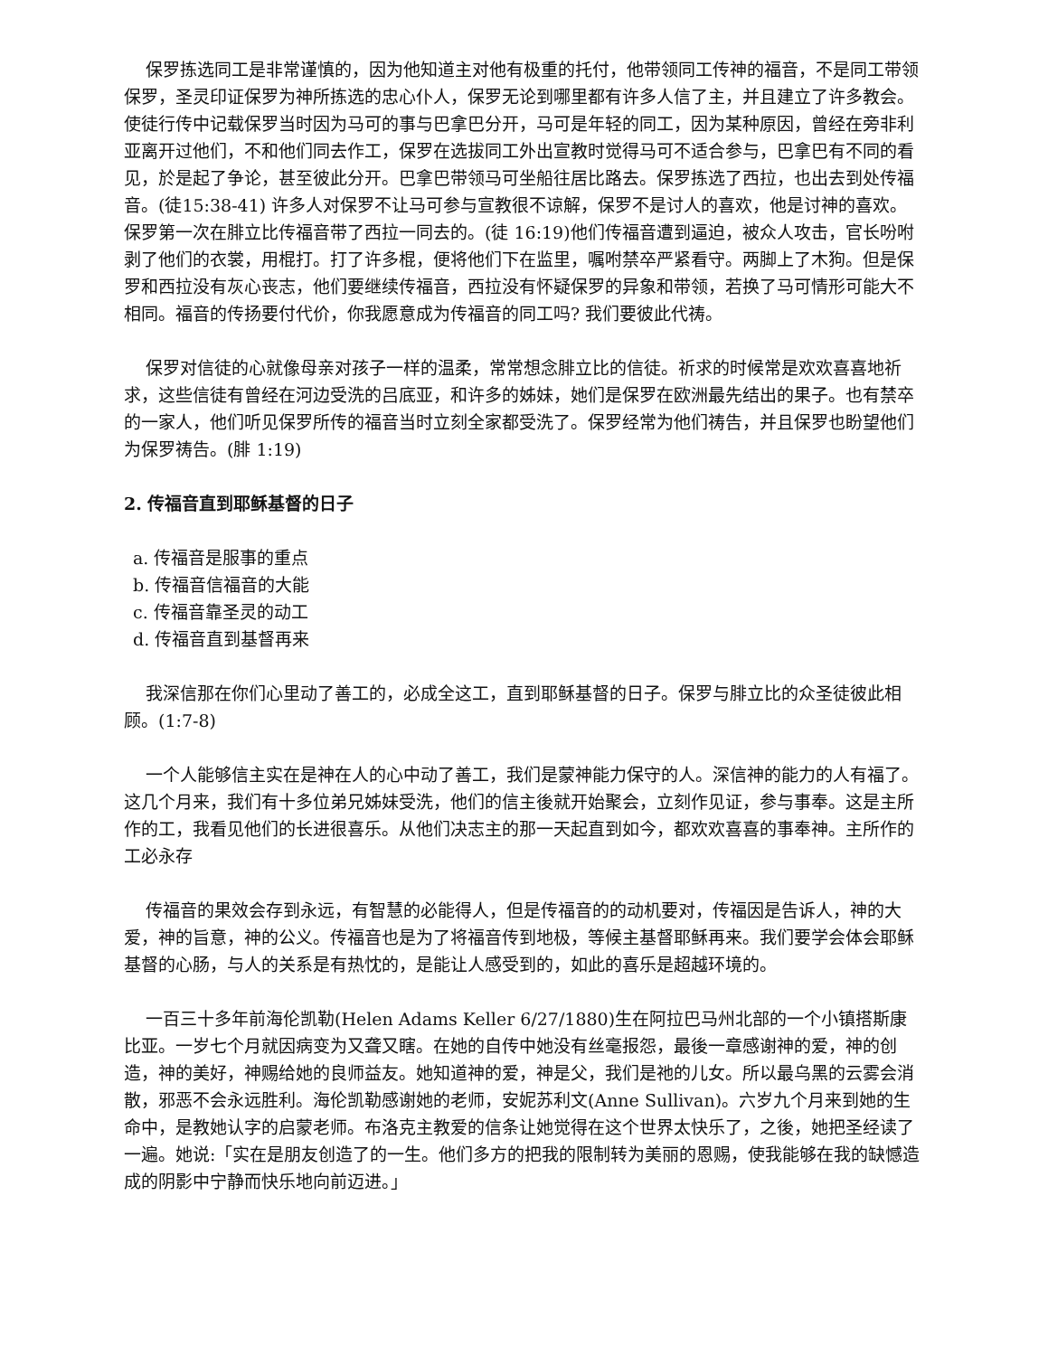保罗拣选同工是非常谨慎的，因为他知道主对他有极重的托付，他带领同工传神的福音，不是同工带领保罗，圣灵印证保罗为神所拣选的忠心仆人，保罗无论到哪里都有许多人信了主，并且建立了许多教会。使徒行传中记载保罗当时因为马可的事与巴拿巴分开，马可是年轻的同工，因为某种原因，曾经在旁非利亚离开过他们，不和他们同去作工，保罗在选拔同工外出宣教时觉得马可不适合参与，巴拿巴有不同的看见，於是起了争论，甚至彼此分开。巴拿巴带领马可坐船往居比路去。保罗拣选了西拉，也出去到处传福音。(徒15:38-41) 许多人对保罗不让马可参与宣教很不谅解，保罗不是讨人的喜欢，他是讨神的喜欢。保罗第一次在腓立比传福音带了西拉一同去的。(徒 16:19)他们传福音遭到逼迫，被众人攻击，官长吩咐剥了他们的衣裳，用棍打。打了许多棍，便将他们下在监里，嘱咐禁卒严紧看守。两脚上了木狗。但是保罗和西拉没有灰心丧志，他们要继续传福音，西拉没有怀疑保罗的异象和带领，若换了马可情形可能大不相同。福音的传扬要付代价，你我愿意成为传福音的同工吗? 我们要彼此代祷。
保罗对信徒的心就像母亲对孩子一样的温柔，常常想念腓立比的信徒。祈求的时候常是欢欢喜喜地祈求，这些信徒有曾经在河边受洗的吕底亚，和许多的姊妹，她们是保罗在欧洲最先结出的果子。也有禁卒的一家人，他们听见保罗所传的福音当时立刻全家都受洗了。保罗经常为他们祷告，并且保罗也盼望他们为保罗祷告。(腓 1:19)
2. 传福音直到耶稣基督的日子
a. 传福音是服事的重点
b. 传福音信福音的大能
c. 传福音靠圣灵的动工
d. 传福音直到基督再来
我深信那在你们心里动了善工的，必成全这工，直到耶稣基督的日子。保罗与腓立比的众圣徒彼此相顾。(1:7-8)
一个人能够信主实在是神在人的心中动了善工，我们是蒙神能力保守的人。深信神的能力的人有福了。这几个月来，我们有十多位弟兄姊妹受洗，他们的信主後就开始聚会，立刻作见证，参与事奉。这是主所作的工，我看见他们的长进很喜乐。从他们决志主的那一天起直到如今，都欢欢喜喜的事奉神。主所作的工必永存
传福音的果效会存到永远，有智慧的必能得人，但是传福音的的动机要对，传福因是告诉人，神的大爱，神的旨意，神的公义。传福音也是为了将福音传到地极，等候主基督耶稣再来。我们要学会体会耶稣基督的心肠，与人的关系是有热忱的，是能让人感受到的，如此的喜乐是超越环境的。
一百三十多年前海伦凯勒(Helen Adams Keller 6/27/1880)生在阿拉巴马州北部的一个小镇搭斯康比亚。一岁七个月就因病变为又聋又瞎。在她的自传中她没有丝毫报怨，最後一章感谢神的爱，神的创造，神的美好，神赐给她的良师益友。她知道神的爱，神是父，我们是祂的儿女。所以最乌黑的云雾会消散，邪恶不会永远胜利。海伦凯勒感谢她的老师，安妮苏利文(Anne Sullivan)。六岁九个月来到她的生命中，是教她认字的启蒙老师。布洛克主教爱的信条让她觉得在这个世界太快乐了，之後，她把圣经读了一遍。她说:「实在是朋友创造了的一生。他们多方的把我的限制转为美丽的恩赐，使我能够在我的缺憾造成的阴影中宁静而快乐地向前迈进。」